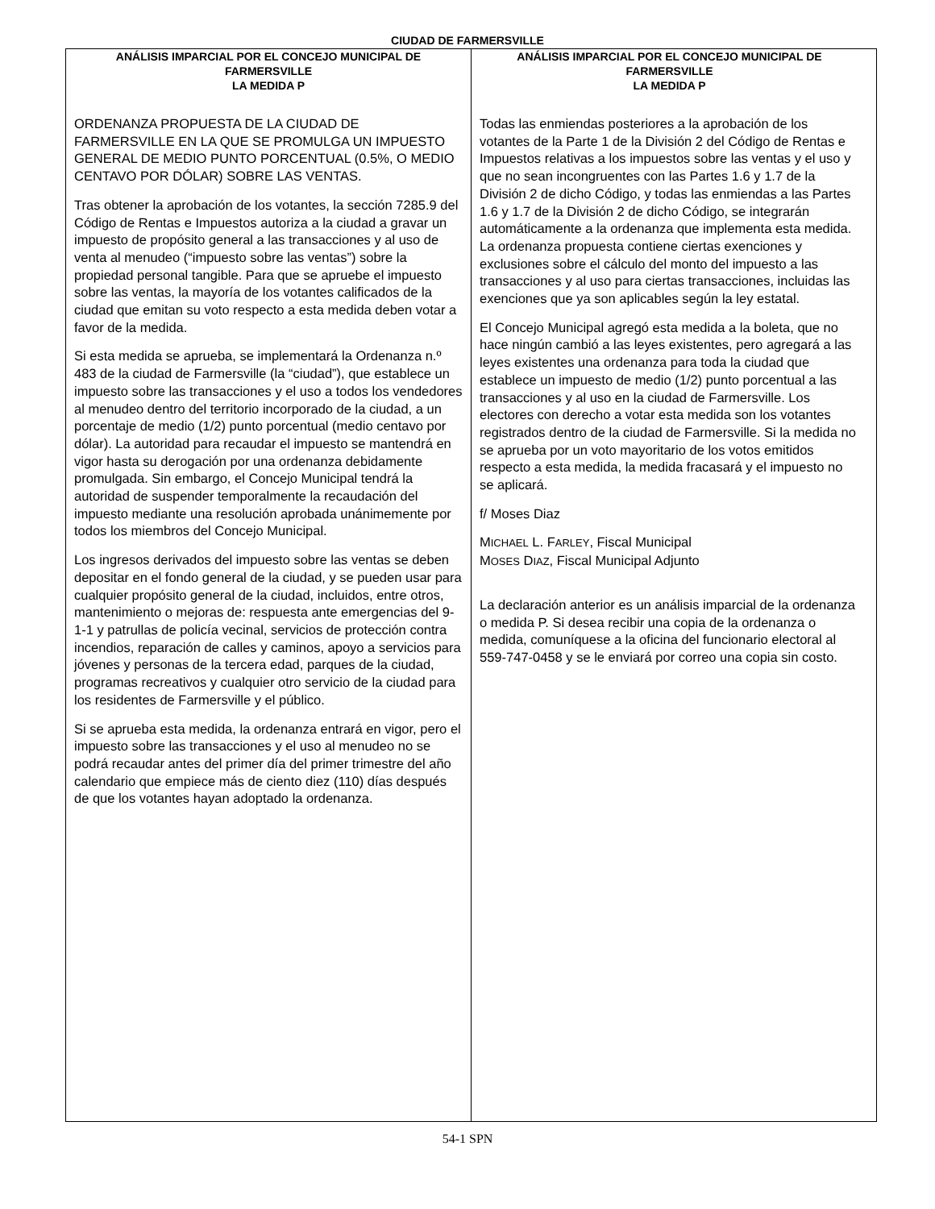CIUDAD DE FARMERSVILLE
ANÁLISIS IMPARCIAL POR EL CONCEJO MUNICIPAL DE FARMERSVILLE
LA MEDIDA P
ORDENANZA PROPUESTA DE LA CIUDAD DE FARMERSVILLE EN LA QUE SE PROMULGA UN IMPUESTO GENERAL DE MEDIO PUNTO PORCENTUAL (0.5%, O MEDIO CENTAVO POR DÓLAR) SOBRE LAS VENTAS.
Tras obtener la aprobación de los votantes, la sección 7285.9 del Código de Rentas e Impuestos autoriza a la ciudad a gravar un impuesto de propósito general a las transacciones y al uso de venta al menudeo (“impuesto sobre las ventas”) sobre la propiedad personal tangible. Para que se apruebe el impuesto sobre las ventas, la mayoría de los votantes calificados de la ciudad que emitan su voto respecto a esta medida deben votar a favor de la medida.
Si esta medida se aprueba, se implementará la Ordenanza n.º 483 de la ciudad de Farmersville (la “ciudad”), que establece un impuesto sobre las transacciones y el uso a todos los vendedores al menudeo dentro del territorio incorporado de la ciudad, a un porcentaje de medio (1/2) punto porcentual (medio centavo por dólar). La autoridad para recaudar el impuesto se mantendrá en vigor hasta su derogación por una ordenanza debidamente promulgada. Sin embargo, el Concejo Municipal tendrá la autoridad de suspender temporalmente la recaudación del impuesto mediante una resolución aprobada unánimemente por todos los miembros del Concejo Municipal.
Los ingresos derivados del impuesto sobre las ventas se deben depositar en el fondo general de la ciudad, y se pueden usar para cualquier propósito general de la ciudad, incluidos, entre otros, mantenimiento o mejoras de: respuesta ante emergencias del 9-1-1 y patrullas de policía vecinal, servicios de protección contra incendios, reparación de calles y caminos, apoyo a servicios para jóvenes y personas de la tercera edad, parques de la ciudad, programas recreativos y cualquier otro servicio de la ciudad para los residentes de Farmersville y el público.
Si se aprueba esta medida, la ordenanza entrará en vigor, pero el impuesto sobre las transacciones y el uso al menudeo no se podrá recaudar antes del primer día del primer trimestre del año calendario que empiece más de ciento diez (110) días después de que los votantes hayan adoptado la ordenanza.
ANÁLISIS IMPARCIAL POR EL CONCEJO MUNICIPAL DE FARMERSVILLE
LA MEDIDA P
Todas las enmiendas posteriores a la aprobación de los votantes de la Parte 1 de la División 2 del Código de Rentas e Impuestos relativas a los impuestos sobre las ventas y el uso y que no sean incongruentes con las Partes 1.6 y 1.7 de la División 2 de dicho Código, y todas las enmiendas a las Partes 1.6 y 1.7 de la División 2 de dicho Código, se integrarán automáticamente a la ordenanza que implementa esta medida. La ordenanza propuesta contiene ciertas exenciones y exclusiones sobre el cálculo del monto del impuesto a las transacciones y al uso para ciertas transacciones, incluidas las exenciones que ya son aplicables según la ley estatal.
El Concejo Municipal agregó esta medida a la boleta, que no hace ningún cambió a las leyes existentes, pero agregará a las leyes existentes una ordenanza para toda la ciudad que establece un impuesto de medio (1/2) punto porcentual a las transacciones y al uso en la ciudad de Farmersville. Los electores con derecho a votar esta medida son los votantes registrados dentro de la ciudad de Farmersville. Si la medida no se aprueba por un voto mayoritario de los votos emitidos respecto a esta medida, la medida fracasará y el impuesto no se aplicará.
f/ Moses Diaz
MICHAEL L. FARLEY, Fiscal Municipal
MOSES DIAZ, Fiscal Municipal Adjunto
La declaración anterior es un análisis imparcial de la ordenanza o medida P. Si desea recibir una copia de la ordenanza o medida, comuníquese a la oficina del funcionario electoral al 559-747-0458 y se le enviará por correo una copia sin costo.
54-1 SPN